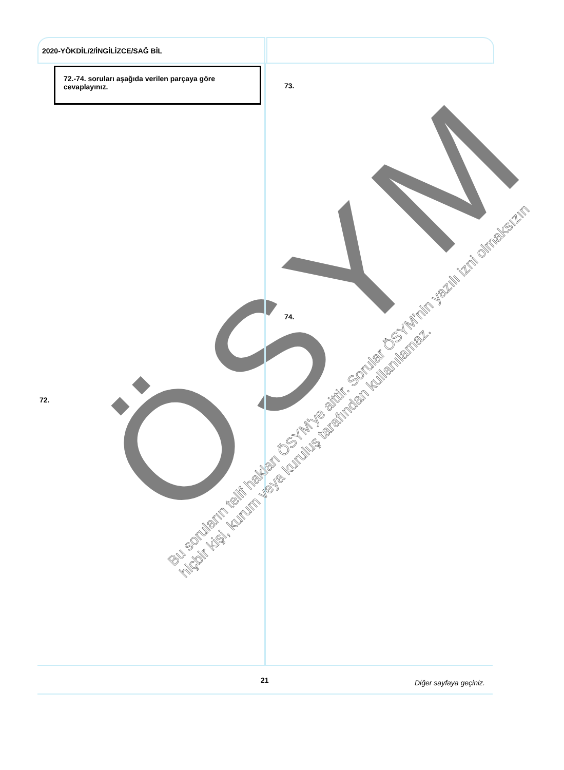ÖSYM
2020-YÖKDİL/2/İNGİLİZCE/SAĞ BİL
72.-74. soruları aşağıda verilen parçaya göre cevaplayınız.
73.
74.
72.
Bu soruların telif hakları ÖSYM'ye aittir. Sorular ÖSYM'nin yazılı izni olmaksızın
hiçbir kişi, kurum veya kuruluş tarafından kullanılamaz.
21 Diğer sayfaya geçiniz.